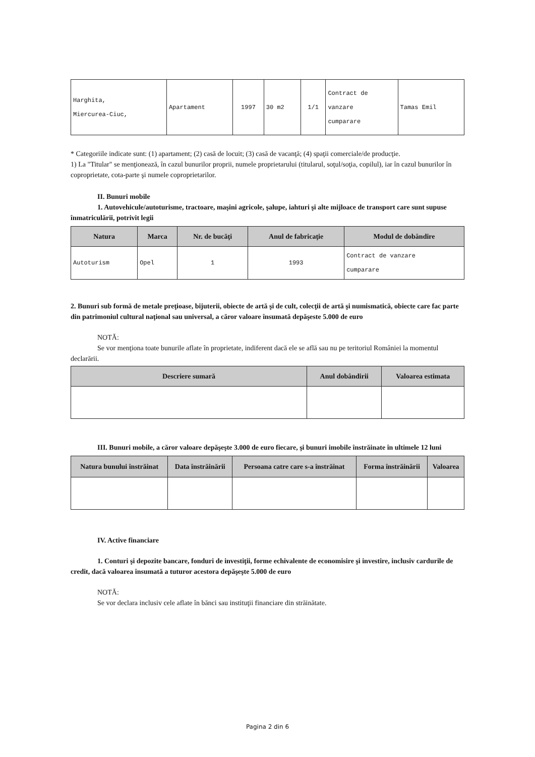| Harghita, Miercurea-Ciuc, | Apartament | 1997 | 30 m2 | 1/1 | Contract de vanzare cumparare | Tamas Emil |
* Categoriile indicate sunt: (1) apartament; (2) casă de locuit; (3) casă de vacanţă; (4) spaţii comerciale/de producţie.
1) La "Titular" se menţionează, în cazul bunurilor proprii, numele proprietarului (titularul, soţul/soţia, copilul), iar în cazul bunurilor în coproprietate, cota-parte şi numele coproprietarilor.
II. Bunuri mobile
1. Autovehicule/autoturisme, tractoare, maşini agricole, şalupe, iahturi şi alte mijloace de transport care sunt supuse înmatriculării, potrivit legii
| Natura | Marca | Nr. de bucăţi | Anul de fabricaţie | Modul de dobândire |
| --- | --- | --- | --- | --- |
| Autoturism | Opel | 1 | 1993 | Contract de vanzare cumparare |
2. Bunuri sub formă de metale preţioase, bijuterii, obiecte de artă şi de cult, colecţii de artă şi numismatică, obiecte care fac parte din patrimoniul cultural naţional sau universal, a căror valoare însumată depăşeste 5.000 de euro
NOTĂ:
Se vor menţiona toate bunurile aflate în proprietate, indiferent dacă ele se află sau nu pe teritoriul României la momentul declarării.
| Descriere sumară | Anul dobândirii | Valoarea estimata |
| --- | --- | --- |
III. Bunuri mobile, a căror valoare depăşeşte 3.000 de euro fiecare, şi bunuri imobile înstrăinate în ultimele 12 luni
| Natura bunului înstrăinat | Data înstrăinării | Persoana catre care s-a înstrăinat | Forma înstrăinării | Valoarea |
| --- | --- | --- | --- | --- |
IV. Active financiare
1. Conturi şi depozite bancare, fonduri de investiţii, forme echivalente de economisire şi investire, inclusiv cardurile de credit, dacă valoarea însumată a tuturor acestora depăşeşte 5.000 de euro
NOTĂ:
Se vor declara inclusiv cele aflate în bănci sau instituţii financiare din străinătate.
Pagina 2 din 6